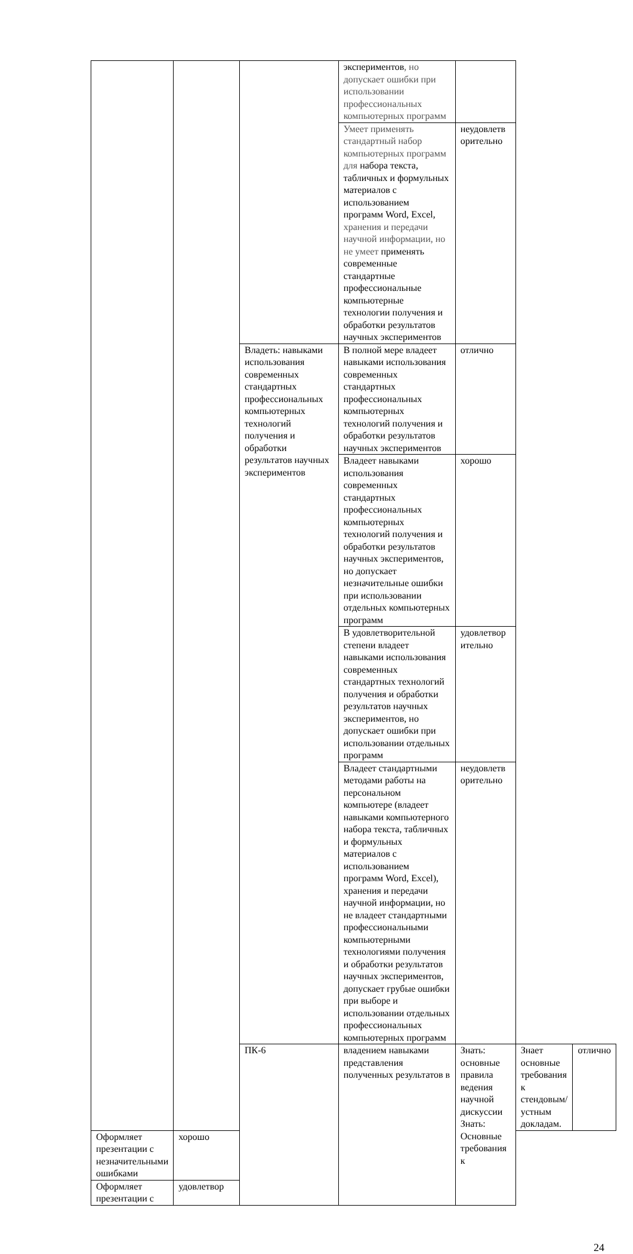| | | | экспериментов , но допускает ошибки при использовании профессиональных компьютерных программ | | | |
| | | | Умеет применять стандартный набор компьютерных программ для набора текста, табличных и формульных материалов с использованием программ Word, Excel, хранения и передачи научной информации, но не умеет применять современные стандартные профессиональные компьютерные технологии получения и обработки результатов научных экспериментов | неудовлетв орительно | | |
| | | Владеть: навыками использования современных стандартных профессиональных компьютерных технологий получения и обработки результатов научных экспериментов | В полной мере владеет навыками использования современных стандартных профессиональных компьютерных технологий получения и обработки результатов научных экспериментов | отлично | | |
| | | | Владеет навыками использования современных стандартных профессиональных компьютерных технологий получения и обработки результатов научных экспериментов, но допускает незначительные ошибки при использовании отдельных компьютерных программ | хорошо | | |
| | | | В удовлетворительной степени владеет навыками использования современных стандартных технологий получения и обработки результатов научных экспериментов, но допускает ошибки при использовании отдельных программ | удовлетвор ительно | | |
| | | | Владеет стандартными методами работы на персональном компьютере (владеет навыками компьютерного набора текста, табличных и формульных материалов с использованием программ Word, Excel), хранения и передачи научной информации, но не владеет стандартными профессиональными компьютерными технологиями получения и обработки результатов научных экспериментов, допускает грубые ошибки при выборе и использовании отдельных профессиональных компьютерных программ | неудовлетв орительно | | |
| | | ПК-6 | владением навыками представления полученных результатов в | Знать: основные правила ведения научной дискуссии Знать: Основные требования к | Знает основные требования к стендовым/устным докладам. | отлично |
| Оформляет презентации с незначительными ошибками | хорошо | | | | | |
| Оформляет презентации с | удовлетвор | | | | | |
24